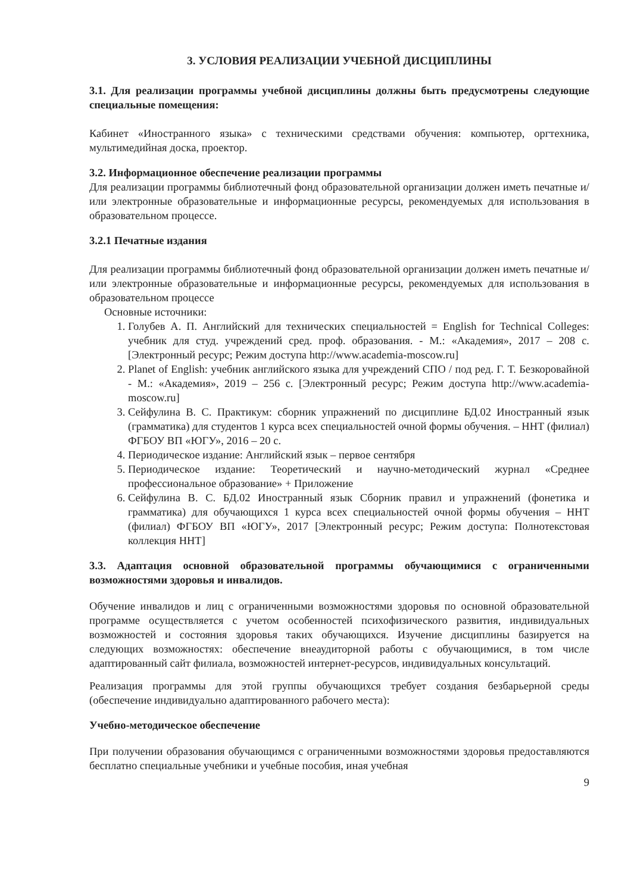3. УСЛОВИЯ РЕАЛИЗАЦИИ УЧЕБНОЙ ДИСЦИПЛИНЫ
3.1. Для реализации программы учебной дисциплины должны быть предусмотрены следующие специальные помещения:
Кабинет «Иностранного языка» с техническими средствами обучения: компьютер, оргтехника, мультимедийная доска, проектор.
3.2. Информационное обеспечение реализации программы
Для реализации программы библиотечный фонд образовательной организации должен иметь печатные и/или электронные образовательные и информационные ресурсы, рекомендуемых для использования в образовательном процессе.
3.2.1 Печатные издания
Для реализации программы библиотечный фонд образовательной организации должен иметь печатные и/или электронные образовательные и информационные ресурсы, рекомендуемых для использования в образовательном процессе
Основные источники:
1. Голубев А. П. Английский для технических специальностей = English for Technical Colleges: учебник для студ. учреждений сред. проф. образования. - М.: «Академия», 2017 – 208 с. [Электронный ресурс; Режим доступа http://www.academia-moscow.ru]
2. Planet of English: учебник английского языка для учреждений СПО / под ред. Г. Т. Безкоровайной - М.: «Академия», 2019 – 256 с. [Электронный ресурс; Режим доступа http://www.academia-moscow.ru]
3. Сейфулина В. С. Практикум: сборник упражнений по дисциплине БД.02 Иностранный язык (грамматика) для студентов 1 курса всех специальностей очной формы обучения. – ННТ (филиал) ФГБОУ ВП «ЮГУ», 2016 – 20 с.
4. Периодическое издание: Английский язык – первое сентября
5. Периодическое издание: Теоретический и научно-методический журнал «Среднее профессиональное образование» + Приложение
6. Сейфулина В. С. БД.02 Иностранный язык Сборник правил и упражнений (фонетика и грамматика) для обучающихся 1 курса всех специальностей очной формы обучения – ННТ (филиал) ФГБОУ ВП «ЮГУ», 2017 [Электронный ресурс; Режим доступа: Полнотекстовая коллекция ННТ]
3.3. Адаптация основной образовательной программы обучающимися с ограниченными возможностями здоровья и инвалидов.
Обучение инвалидов и лиц с ограниченными возможностями здоровья по основной образовательной программе осуществляется с учетом особенностей психофизического развития, индивидуальных возможностей и состояния здоровья таких обучающихся. Изучение дисциплины базируется на следующих возможностях: обеспечение внеаудиторной работы с обучающимися, в том числе адаптированный сайт филиала, возможностей интернет-ресурсов, индивидуальных консультаций.
Реализация программы для этой группы обучающихся требует создания безбарьерной среды (обеспечение индивидуально адаптированного рабочего места):
Учебно-методическое обеспечение
При получении образования обучающимся с ограниченными возможностями здоровья предоставляются бесплатно специальные учебники и учебные пособия, иная учебная
9